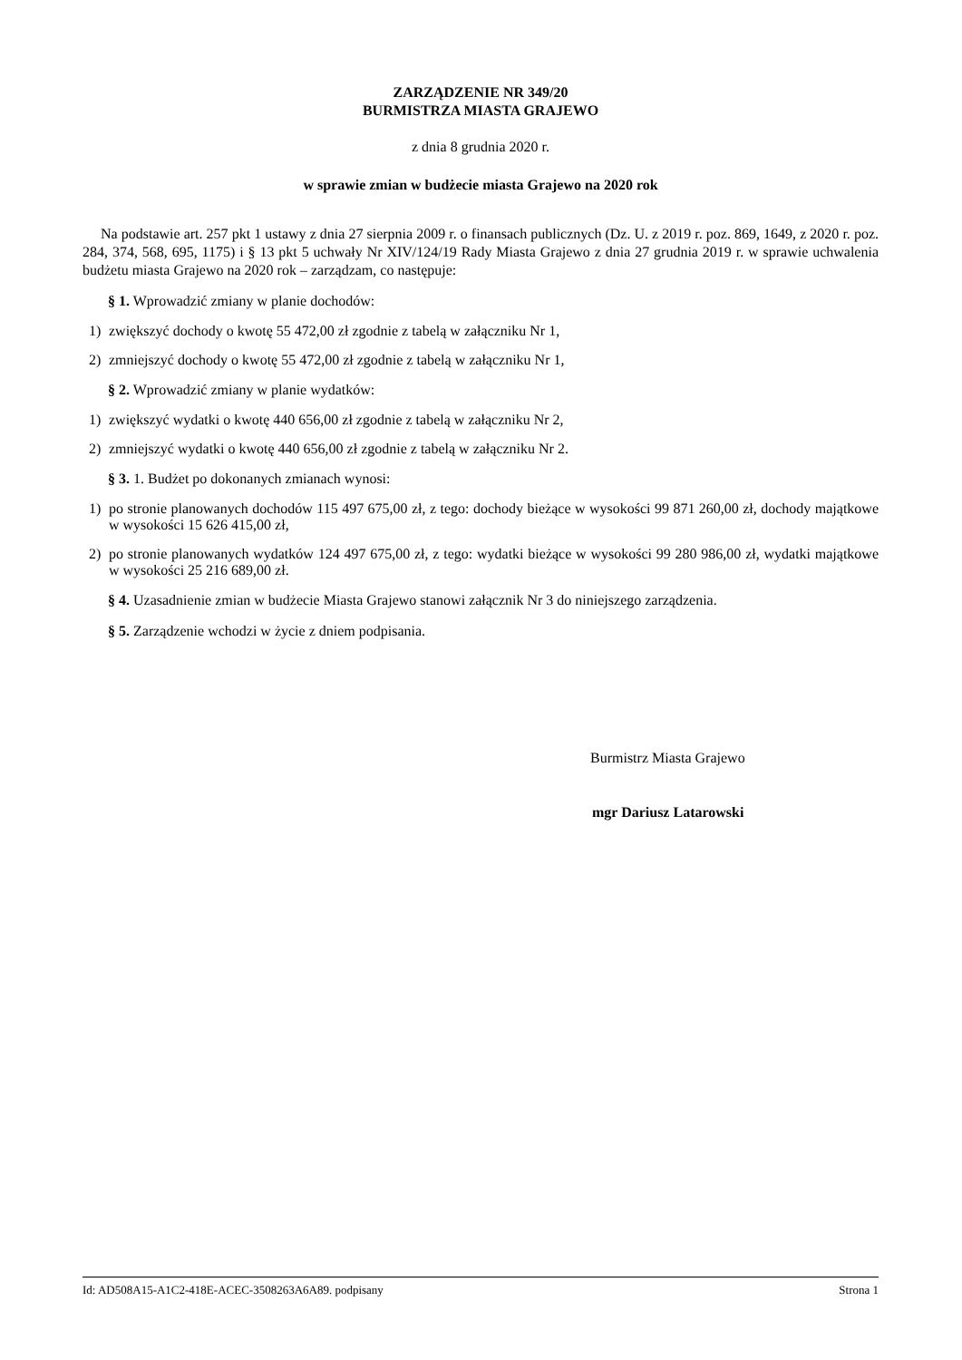ZARZĄDZENIE NR 349/20
BURMISTRZA MIASTA GRAJEWO
z dnia 8 grudnia 2020 r.
w sprawie zmian w budżecie miasta Grajewo na 2020 rok
Na podstawie art. 257 pkt 1 ustawy z dnia 27 sierpnia 2009 r. o finansach publicznych (Dz. U. z 2019 r. poz. 869, 1649, z 2020 r. poz. 284, 374, 568, 695, 1175) i § 13 pkt 5 uchwały Nr XIV/124/19 Rady Miasta Grajewo z dnia 27 grudnia 2019 r. w sprawie uchwalenia budżetu miasta Grajewo na 2020 rok – zarządzam, co następuje:
§ 1. Wprowadzić zmiany w planie dochodów:
1) zwiększyć dochody o kwotę 55 472,00 zł zgodnie z tabelą w załączniku Nr 1,
2) zmniejszyć dochody o kwotę 55 472,00 zł zgodnie z tabelą w załączniku Nr 1,
§ 2. Wprowadzić zmiany w planie wydatków:
1) zwiększyć wydatki o kwotę 440 656,00 zł zgodnie z tabelą w załączniku Nr 2,
2) zmniejszyć wydatki o kwotę 440 656,00 zł zgodnie z tabelą w załączniku Nr 2.
§ 3. 1. Budżet po dokonanych zmianach wynosi:
1) po stronie planowanych dochodów 115 497 675,00 zł, z tego: dochody bieżące w wysokości 99 871 260,00 zł, dochody majątkowe w wysokości 15 626 415,00 zł,
2) po stronie planowanych wydatków 124 497 675,00 zł, z tego: wydatki bieżące w wysokości 99 280 986,00 zł, wydatki majątkowe w wysokości 25 216 689,00 zł.
§ 4. Uzasadnienie zmian w budżecie Miasta Grajewo stanowi załącznik Nr 3 do niniejszego zarządzenia.
§ 5. Zarządzenie wchodzi w życie z dniem podpisania.
Burmistrz Miasta Grajewo
mgr Dariusz Latarowski
Id: AD508A15-A1C2-418E-ACEC-3508263A6A89. podpisany Strona 1